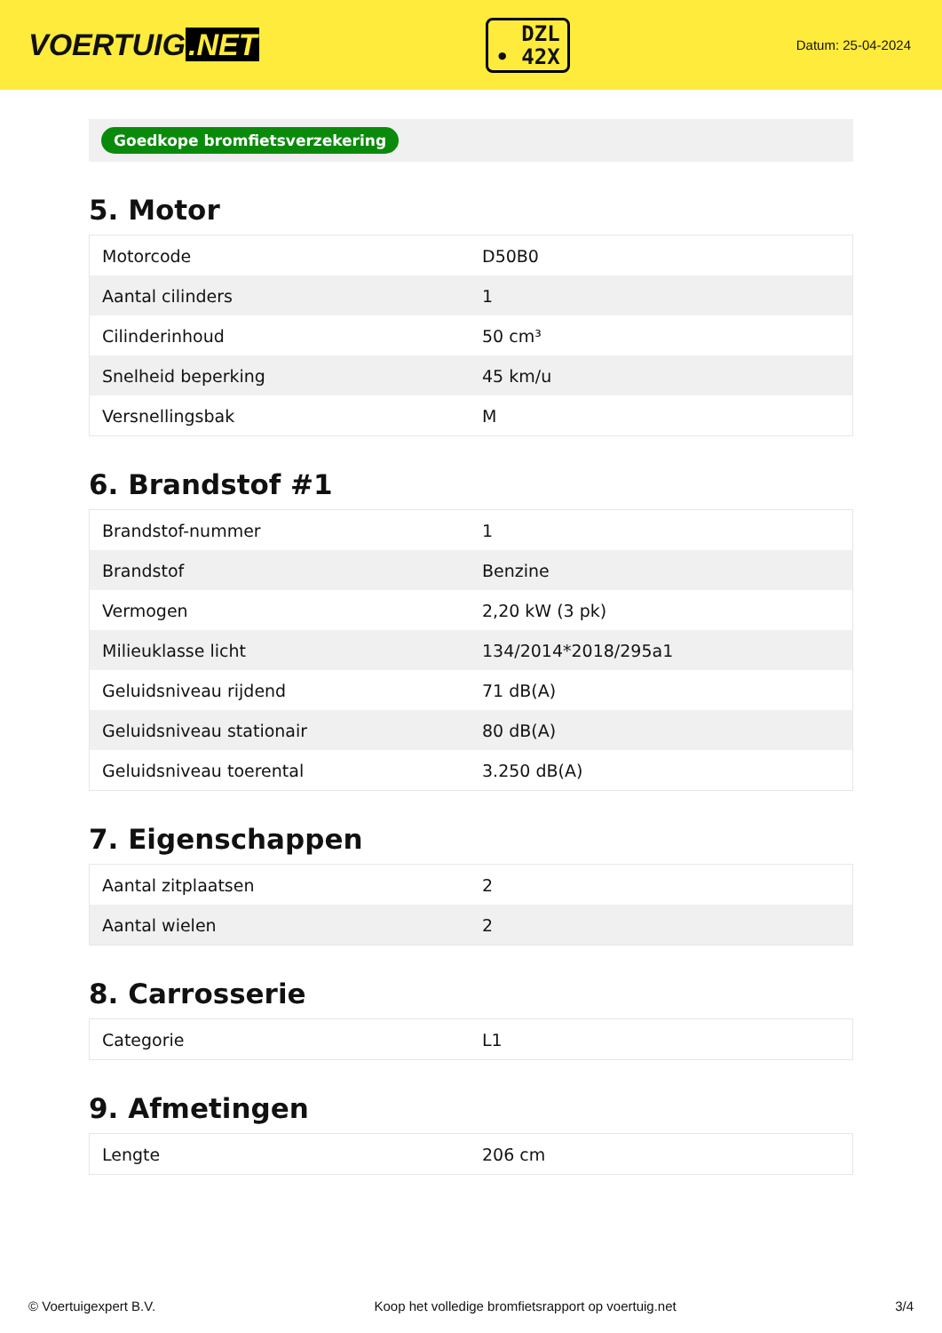VOERTUIG.NET
DZL
• 42X
Datum: 25-04-2024
Goedkope bromfietsverzekering
5. Motor
| Motorcode | D50B0 |
| Aantal cilinders | 1 |
| Cilinderinhoud | 50 cm³ |
| Snelheid beperking | 45 km/u |
| Versnellingsbak | M |
6. Brandstof #1
| Brandstof-nummer | 1 |
| Brandstof | Benzine |
| Vermogen | 2,20 kW (3 pk) |
| Milieuklasse licht | 134/2014*2018/295a1 |
| Geluidsniveau rijdend | 71 dB(A) |
| Geluidsniveau stationair | 80 dB(A) |
| Geluidsniveau toerental | 3.250 dB(A) |
7. Eigenschappen
| Aantal zitplaatsen | 2 |
| Aantal wielen | 2 |
8. Carrosserie
| Categorie | L1 |
9. Afmetingen
| Lengte | 206 cm |
© Voertuigexpert B.V. Koop het volledige bromfietsrapport op voertuig.net 3/4